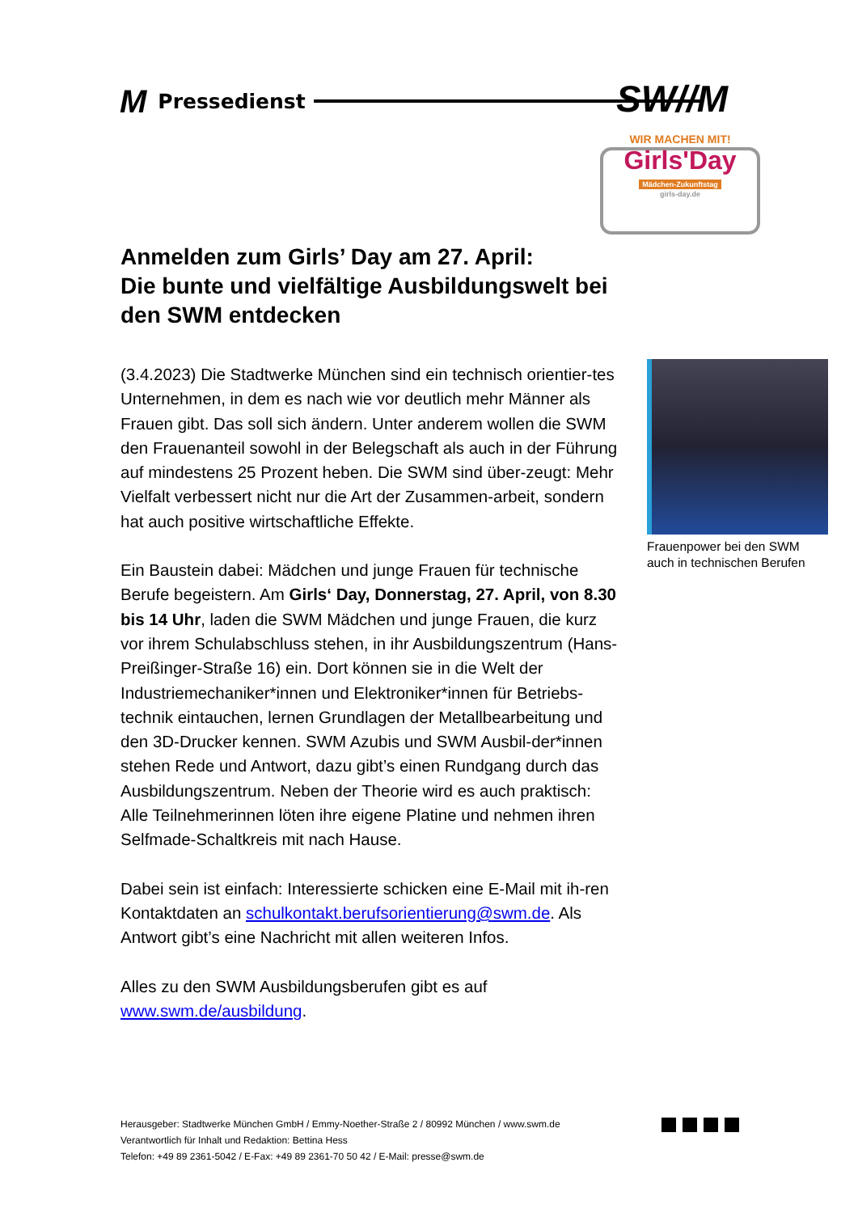M Pressedienst SW//M
WIR MACHEN MIT!
Girls'Day
Mädchen-Zukunftstag
girls-day.de
Anmelden zum Girls’ Day am 27. April:
Die bunte und vielfältige Ausbildungswelt bei den SWM entdecken
(3.4.2023) Die Stadtwerke München sind ein technisch orientier-tes Unternehmen, in dem es nach wie vor deutlich mehr Männer als Frauen gibt. Das soll sich ändern. Unter anderem wollen die SWM den Frauenanteil sowohl in der Belegschaft als auch in der Führung auf mindestens 25 Prozent heben. Die SWM sind über-zeugt: Mehr Vielfalt verbessert nicht nur die Art der Zusammen-arbeit, sondern hat auch positive wirtschaftliche Effekte.
Ein Baustein dabei: Mädchen und junge Frauen für technische Berufe begeistern. Am Girls‘ Day, Donnerstag, 27. April, von 8.30 bis 14 Uhr, laden die SWM Mädchen und junge Frauen, die kurz vor ihrem Schulabschluss stehen, in ihr Ausbildungszentrum (Hans-Preißinger-Straße 16) ein. Dort können sie in die Welt der Industriemechaniker*innen und Elektroniker*innen für Betriebs-technik eintauchen, lernen Grundlagen der Metallbearbeitung und den 3D-Drucker kennen. SWM Azubis und SWM Ausbil-der*innen stehen Rede und Antwort, dazu gibt’s einen Rundgang durch das Ausbildungszentrum. Neben der Theorie wird es auch praktisch: Alle Teilnehmerinnen löten ihre eigene Platine und nehmen ihren Selfmade-Schaltkreis mit nach Hause.
Dabei sein ist einfach: Interessierte schicken eine E-Mail mit ih-ren Kontaktdaten an schulkontakt.berufsorientierung@swm.de. Als Antwort gibt’s eine Nachricht mit allen weiteren Infos.
Alles zu den SWM Ausbildungsberufen gibt es auf
www.swm.de/ausbildung.
Frauenpower bei den SWM auch in technischen Berufen
Herausgeber: Stadtwerke München GmbH / Emmy-Noether-Straße 2 / 80992 München / www.swm.de
Verantwortlich für Inhalt und Redaktion: Bettina Hess
Telefon: +49 89 2361-5042 / E-Fax: +49 89 2361-70 50 42 / E-Mail: presse@swm.de